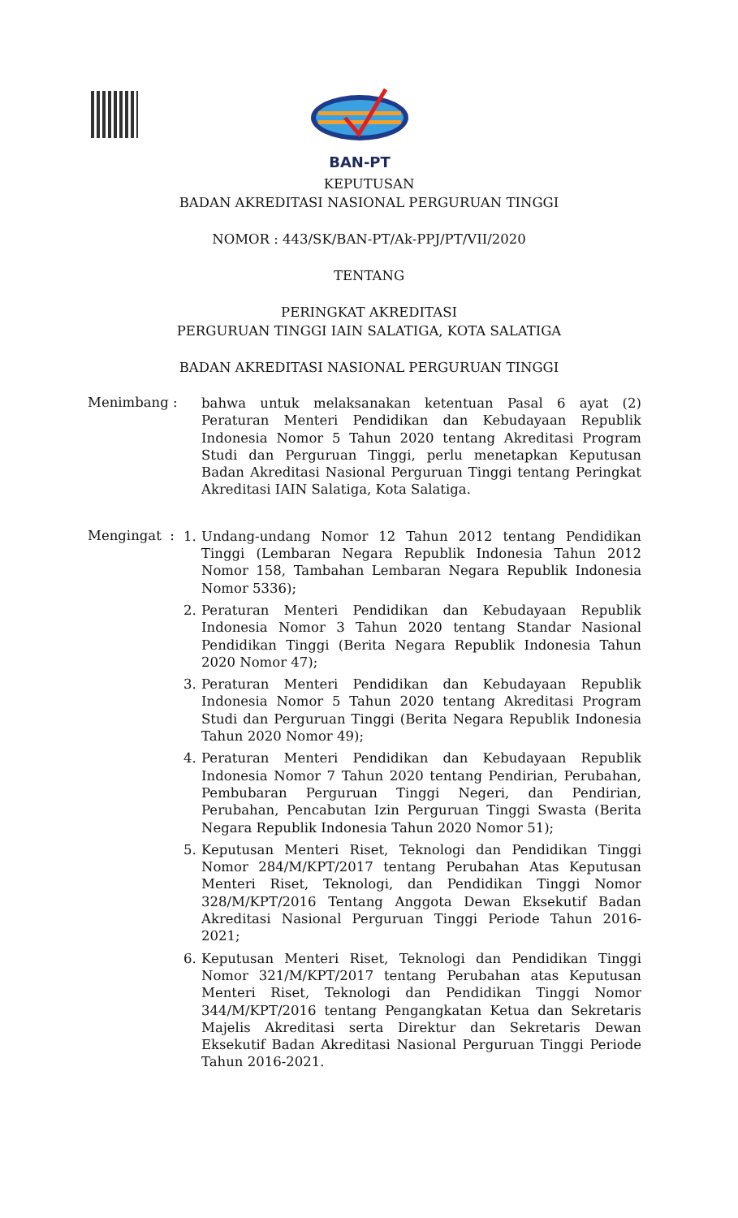BAN-PT
KEPUTUSAN
BADAN AKREDITASI NASIONAL PERGURUAN TINGGI
NOMOR : 443/SK/BAN-PT/Ak-PPJ/PT/VII/2020
TENTANG
PERINGKAT AKREDITASI
PERGURUAN TINGGI IAIN SALATIGA, KOTA SALATIGA
BADAN AKREDITASI NASIONAL PERGURUAN TINGGI
Menimbang :
bahwa untuk melaksanakan ketentuan Pasal 6 ayat (2) Peraturan Menteri Pendidikan dan Kebudayaan Republik Indonesia Nomor 5 Tahun 2020 tentang Akreditasi Program Studi dan Perguruan Tinggi, perlu menetapkan Keputusan Badan Akreditasi Nasional Perguruan Tinggi tentang Peringkat Akreditasi IAIN Salatiga, Kota Salatiga.
Mengingat :
1. Undang-undang Nomor 12 Tahun 2012 tentang Pendidikan Tinggi (Lembaran Negara Republik Indonesia Tahun 2012 Nomor 158, Tambahan Lembaran Negara Republik Indonesia Nomor 5336);
2. Peraturan Menteri Pendidikan dan Kebudayaan Republik Indonesia Nomor 3 Tahun 2020 tentang Standar Nasional Pendidikan Tinggi (Berita Negara Republik Indonesia Tahun 2020 Nomor 47);
3. Peraturan Menteri Pendidikan dan Kebudayaan Republik Indonesia Nomor 5 Tahun 2020 tentang Akreditasi Program Studi dan Perguruan Tinggi (Berita Negara Republik Indonesia Tahun 2020 Nomor 49);
4. Peraturan Menteri Pendidikan dan Kebudayaan Republik Indonesia Nomor 7 Tahun 2020 tentang Pendirian, Perubahan, Pembubaran Perguruan Tinggi Negeri, dan Pendirian, Perubahan, Pencabutan Izin Perguruan Tinggi Swasta (Berita Negara Republik Indonesia Tahun 2020 Nomor 51);
5. Keputusan Menteri Riset, Teknologi dan Pendidikan Tinggi Nomor 284/M/KPT/2017 tentang Perubahan Atas Keputusan Menteri Riset, Teknologi, dan Pendidikan Tinggi Nomor 328/M/KPT/2016 Tentang Anggota Dewan Eksekutif Badan Akreditasi Nasional Perguruan Tinggi Periode Tahun 2016-2021;
6. Keputusan Menteri Riset, Teknologi dan Pendidikan Tinggi Nomor 321/M/KPT/2017 tentang Perubahan atas Keputusan Menteri Riset, Teknologi dan Pendidikan Tinggi Nomor 344/M/KPT/2016 tentang Pengangkatan Ketua dan Sekretaris Majelis Akreditasi serta Direktur dan Sekretaris Dewan Eksekutif Badan Akreditasi Nasional Perguruan Tinggi Periode Tahun 2016-2021.